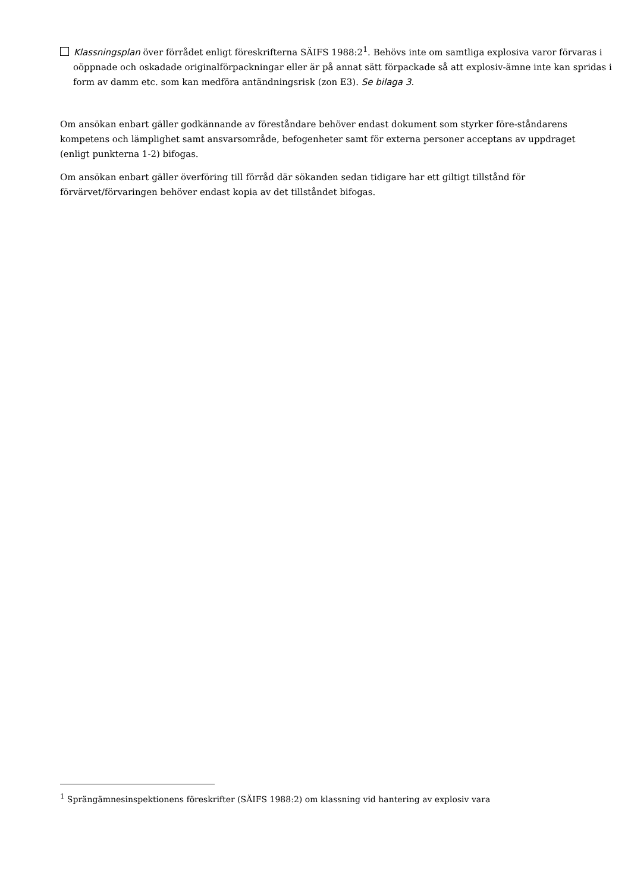Klassningsplan över förrådet enligt föreskrifterna SÄIFS 1988:2<sup>1</sup>. Behövs inte om samtliga explosiva varor förvaras i oöppnade och oskadade originalförpackningar eller är på annat sätt förpackade så att explosiv-ämne inte kan spridas i form av damm etc. som kan medföra antändningsrisk (zon E3). Se bilaga 3.
Om ansökan enbart gäller godkännande av föreståndare behöver endast dokument som styrker före-ståndarens kompetens och lämplighet samt ansvarsområde, befogenheter samt för externa personer acceptans av uppdraget (enligt punkterna 1-2) bifogas.
Om ansökan enbart gäller överföring till förråd där sökanden sedan tidigare har ett giltigt tillstånd för förvärvet/förvaringen behöver endast kopia av det tillståndet bifogas.
<sup>1</sup> Sprängämnesinspektionens föreskrifter (SÄIFS 1988:2) om klassning vid hantering av explosiv vara